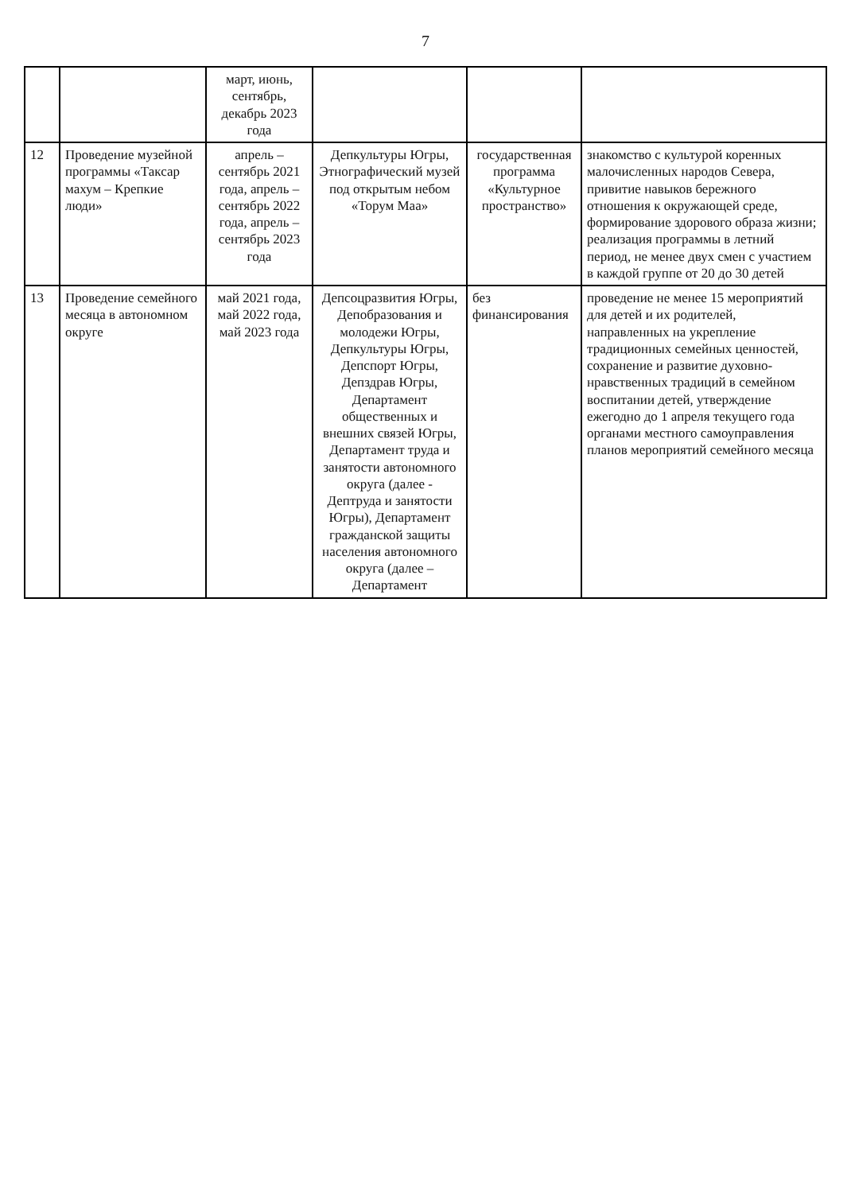7
| | | март, июнь, сентябрь, декабрь 2023 года | | | |
| 12 | Проведение музейной программы «Таксар махум – Крепкие люди» | апрель – сентябрь 2021 года, апрель – сентябрь 2022 года, апрель – сентябрь 2023 года | Депкультуры Югры, Этнографический музей под открытым небом «Торум Маа» | государственная программа «Культурное пространство» | знакомство с культурой коренных малочисленных народов Севера, привитие навыков бережного отношения к окружающей среде, формирование здорового образа жизни; реализация программы в летний период, не менее двух смен с участием в каждой группе от 20 до 30 детей |
| 13 | Проведение семейного месяца в автономном округе | май 2021 года, май 2022 года, май 2023 года | Депсоцразвития Югры, Депобразования и молодежи Югры, Депкультуры Югры, Депспорт Югры, Депздрав Югры, Департамент общественных и внешних связей Югры, Департамент труда и занятости автономного округа (далее - Дептруда и занятости Югры), Департамент гражданской защиты населения автономного округа (далее – Департамент | без финансирования | проведение не менее 15 мероприятий для детей и их родителей, направленных на укрепление традиционных семейных ценностей, сохранение и развитие духовно-нравственных традиций в семейном воспитании детей, утверждение ежегодно до 1 апреля текущего года органами местного самоуправления планов мероприятий семейного месяца |